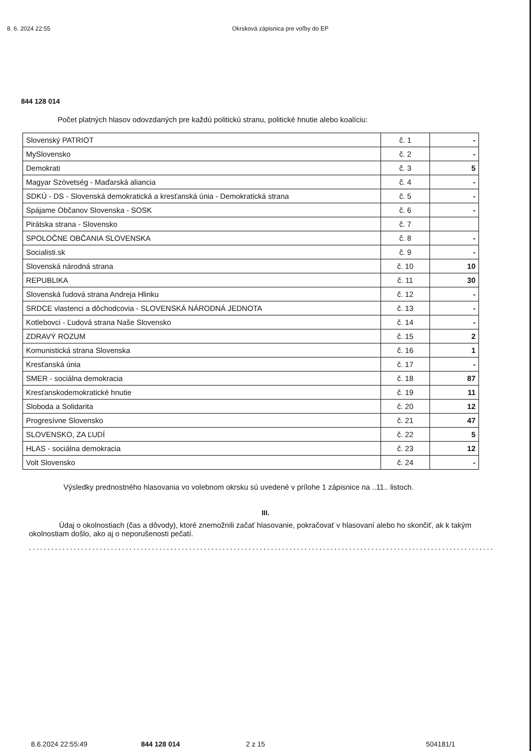8. 6. 2024 22:55 Okrsková zápisnica pre voľby do EP
844 128 014
Počet platných hlasov odovzdaných pre každú politickú stranu, politické hnutie alebo koalíciu:
| Slovenský PATRIOT | č. 1 | - |
| MySlovensko | č. 2 | - |
| Demokrati | č. 3 | 5 |
| Magyar Szövetség - Maďarská aliancia | č. 4 | - |
| SDKÚ - DS - Slovenská demokratická a kresťanská únia - Demokratická strana | č. 5 | - |
| Spájame Občanov Slovenska - SOSK | č. 6 | - |
| Pirátska strana - Slovensko | č. 7 | |
| SPOLOČNE OBČANIA SLOVENSKA | č. 8 | - |
| Socialisti.sk | č. 9 | - |
| Slovenská národná strana | č. 10 | 10 |
| REPUBLIKA | č. 11 | 30 |
| Slovenská ľudová strana Andreja Hlinku | č. 12 | - |
| SRDCE vlastenci a dôchodcovia - SLOVENSKÁ NÁRODNÁ JEDNOTA | č. 13 | - |
| Kotlebovci - Ľudová strana Naše Slovensko | č. 14 | - |
| ZDRAVÝ ROZUM | č. 15 | 2 |
| Komunistická strana Slovenska | č. 16 | 1 |
| Kresťanská únia | č. 17 | - |
| SMER - sociálna demokracia | č. 18 | 87 |
| Kresťanskodemokratické hnutie | č. 19 | 11 |
| Sloboda a Solidarita | č. 20 | 12 |
| Progresívne Slovensko | č. 21 | 47 |
| SLOVENSKO, ZA ĽUDÍ | č. 22 | 5 |
| HLAS - sociálna demokracia | č. 23 | 12 |
| Volt Slovensko | č. 24 | - |
Výsledky prednostného hlasovania vo volebnom okrsku sú uvedené v prílohe 1 zápisnice na ..11.. listoch.
III.
Údaj o okolnostiach (čas a dôvody), ktoré znemožnili začať hlasovanie, pokračovať v hlasovaní alebo ho skončiť, ak k takým okolnostiam došlo, ako aj o neporušenosti pečatí.
..................................................................................................................................
8.6.2024 22:55:49 844 128 014 2 z 15 504181/1